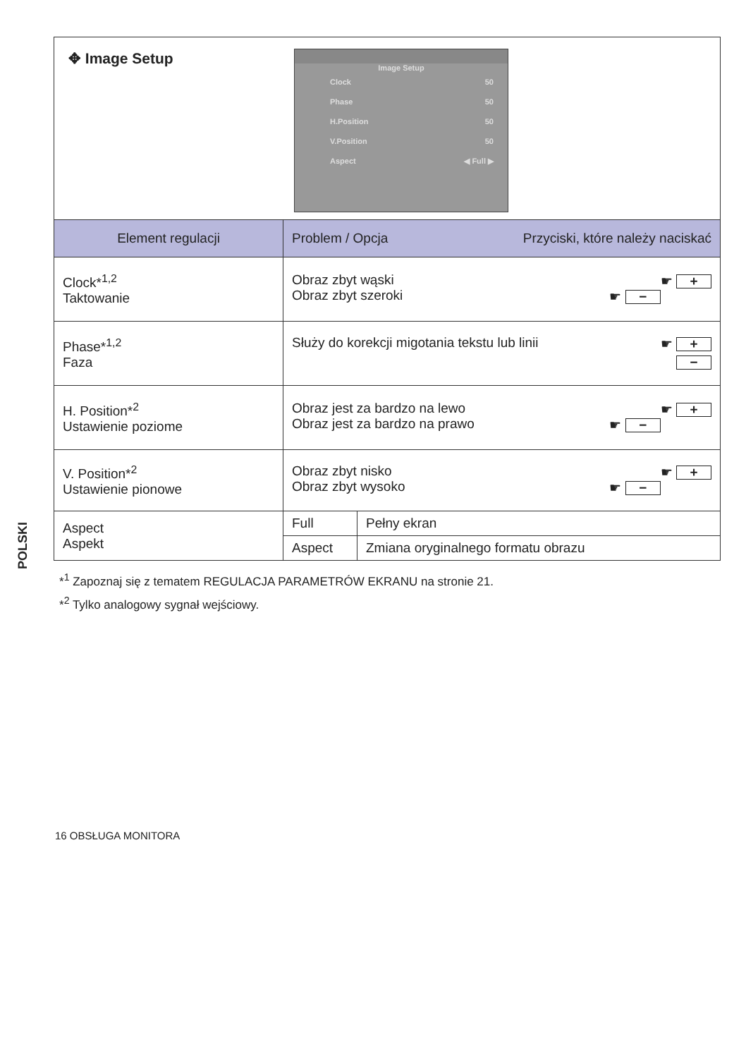POLSKI
✥ Image Setup
Image Setup
Clock 50
Phase 50
H.Position 50
V.Position 50
Aspect ◀ Full ▶
| Element regulacji | Problem / Opcja Przyciski, które należy naciskać | |
| --- | --- | --- |
| Clock*<sup>1,2</sup> Taktowanie | Obraz zbyt wąski ☛ + Obraz zbyt szeroki ☛ − | |
| Phase*<sup>1,2</sup> Faza | Służy do korekcji migotania tekstu lub linii ☛ + − | |
| H. Position*<sup>2</sup> Ustawienie poziome | Obraz jest za bardzo na lewo ☛ + Obraz jest za bardzo na prawo ☛ − | |
| V. Position*<sup>2</sup> Ustawienie pionowe | Obraz zbyt nisko ☛ + Obraz zbyt wysoko ☛ − | |
| Aspect Aspekt | Full | Pełny ekran |
| | Aspect | Zmiana oryginalnego formatu obrazu |
*<sup>1</sup> Zapoznaj się z tematem REGULACJA PARAMETRÓW EKRANU na stronie 21.
*<sup>2</sup> Tylko analogowy sygnał wejściowy.
16 OBSŁUGA MONITORA